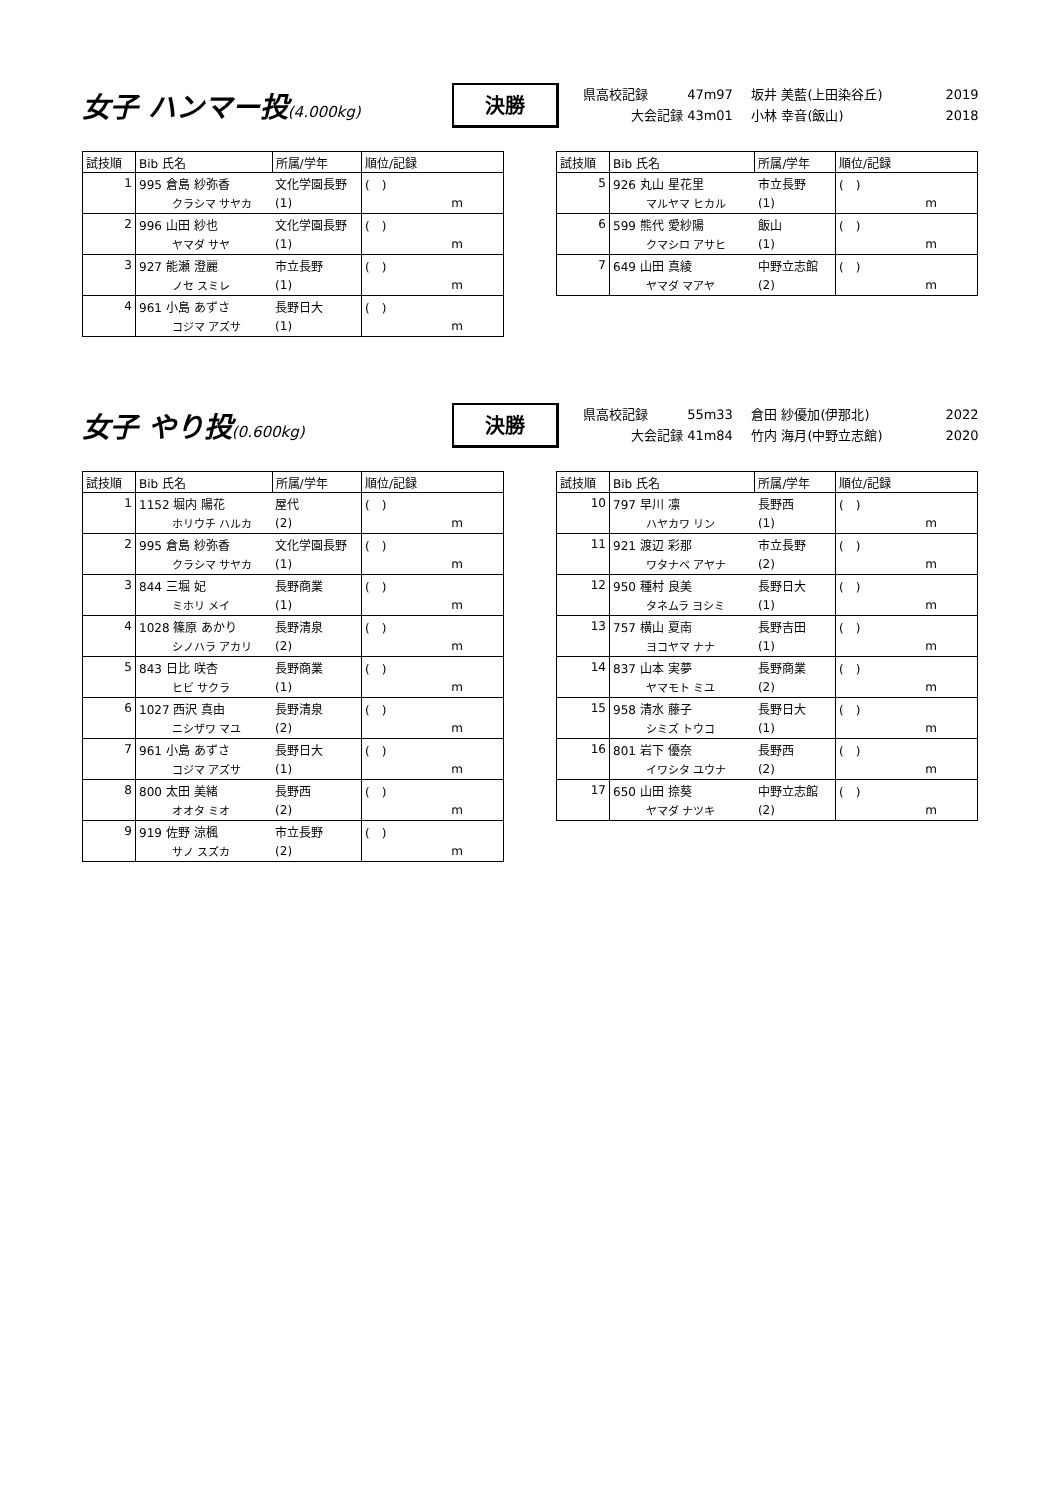女子 ハンマー投(4.000kg)
決勝
県高校記録 47m97 坂井 美藍(上田染谷丘) 2019
大会記録 43m01 小林 幸音(飯山) 2018
| 試技順 | Bib 氏名 | 所属/学年 | 順位/記録 |
| --- | --- | --- | --- |
| 1 | 995 倉島 紗弥香 | 文化学園長野 | ( ) |
| | クラシマ サヤカ | (1) | m |
| 2 | 996 山田 紗也 | 文化学園長野 | ( ) |
| | ヤマダ サヤ | (1) | m |
| 3 | 927 能瀬 澄麗 | 市立長野 | ( ) |
| | ノセ スミレ | (1) | m |
| 4 | 961 小島 あずさ | 長野日大 | ( ) |
| | コジマ アズサ | (1) | m |
| 試技順 | Bib 氏名 | 所属/学年 | 順位/記録 |
| --- | --- | --- | --- |
| 5 | 926 丸山 星花里 | 市立長野 | ( ) |
| | マルヤマ ヒカル | (1) | m |
| 6 | 599 熊代 愛紗陽 | 飯山 | ( ) |
| | クマシロ アサヒ | (1) | m |
| 7 | 649 山田 真綾 | 中野立志館 | ( ) |
| | ヤマダ マアヤ | (2) | m |
女子 やり投(0.600kg)
決勝
県高校記録 55m33 倉田 紗優加(伊那北) 2022
大会記録 41m84 竹内 海月(中野立志館) 2020
| 試技順 | Bib 氏名 | 所属/学年 | 順位/記録 |
| --- | --- | --- | --- |
| 1 | 1152 堀内 陽花 | 屋代 | ( ) |
| | ホリウチ ハルカ | (2) | m |
| 2 | 995 倉島 紗弥香 | 文化学園長野 | ( ) |
| | クラシマ サヤカ | (1) | m |
| 3 | 844 三堀 妃 | 長野商業 | ( ) |
| | ミホリ メイ | (1) | m |
| 4 | 1028 篠原 あかり | 長野清泉 | ( ) |
| | シノハラ アカリ | (2) | m |
| 5 | 843 日比 咲杏 | 長野商業 | ( ) |
| | ヒビ サクラ | (1) | m |
| 6 | 1027 西沢 真由 | 長野清泉 | ( ) |
| | ニシザワ マユ | (2) | m |
| 7 | 961 小島 あずさ | 長野日大 | ( ) |
| | コジマ アズサ | (1) | m |
| 8 | 800 太田 美緒 | 長野西 | ( ) |
| | オオタ ミオ | (2) | m |
| 9 | 919 佐野 涼楓 | 市立長野 | ( ) |
| | サノ スズカ | (2) | m |
| 試技順 | Bib 氏名 | 所属/学年 | 順位/記録 |
| --- | --- | --- | --- |
| 10 | 797 早川 凛 | 長野西 | ( ) |
| | ハヤカワ リン | (1) | m |
| 11 | 921 渡辺 彩那 | 市立長野 | ( ) |
| | ワタナベ アヤナ | (2) | m |
| 12 | 950 種村 良美 | 長野日大 | ( ) |
| | タネムラ ヨシミ | (1) | m |
| 13 | 757 横山 夏南 | 長野吉田 | ( ) |
| | ヨコヤマ ナナ | (1) | m |
| 14 | 837 山本 実夢 | 長野商業 | ( ) |
| | ヤマモト ミユ | (2) | m |
| 15 | 958 清水 藤子 | 長野日大 | ( ) |
| | シミズ トウコ | (1) | m |
| 16 | 801 岩下 優奈 | 長野西 | ( ) |
| | イワシタ ユウナ | (2) | m |
| 17 | 650 山田 捺葵 | 中野立志館 | ( ) |
| | ヤマダ ナツキ | (2) | m |